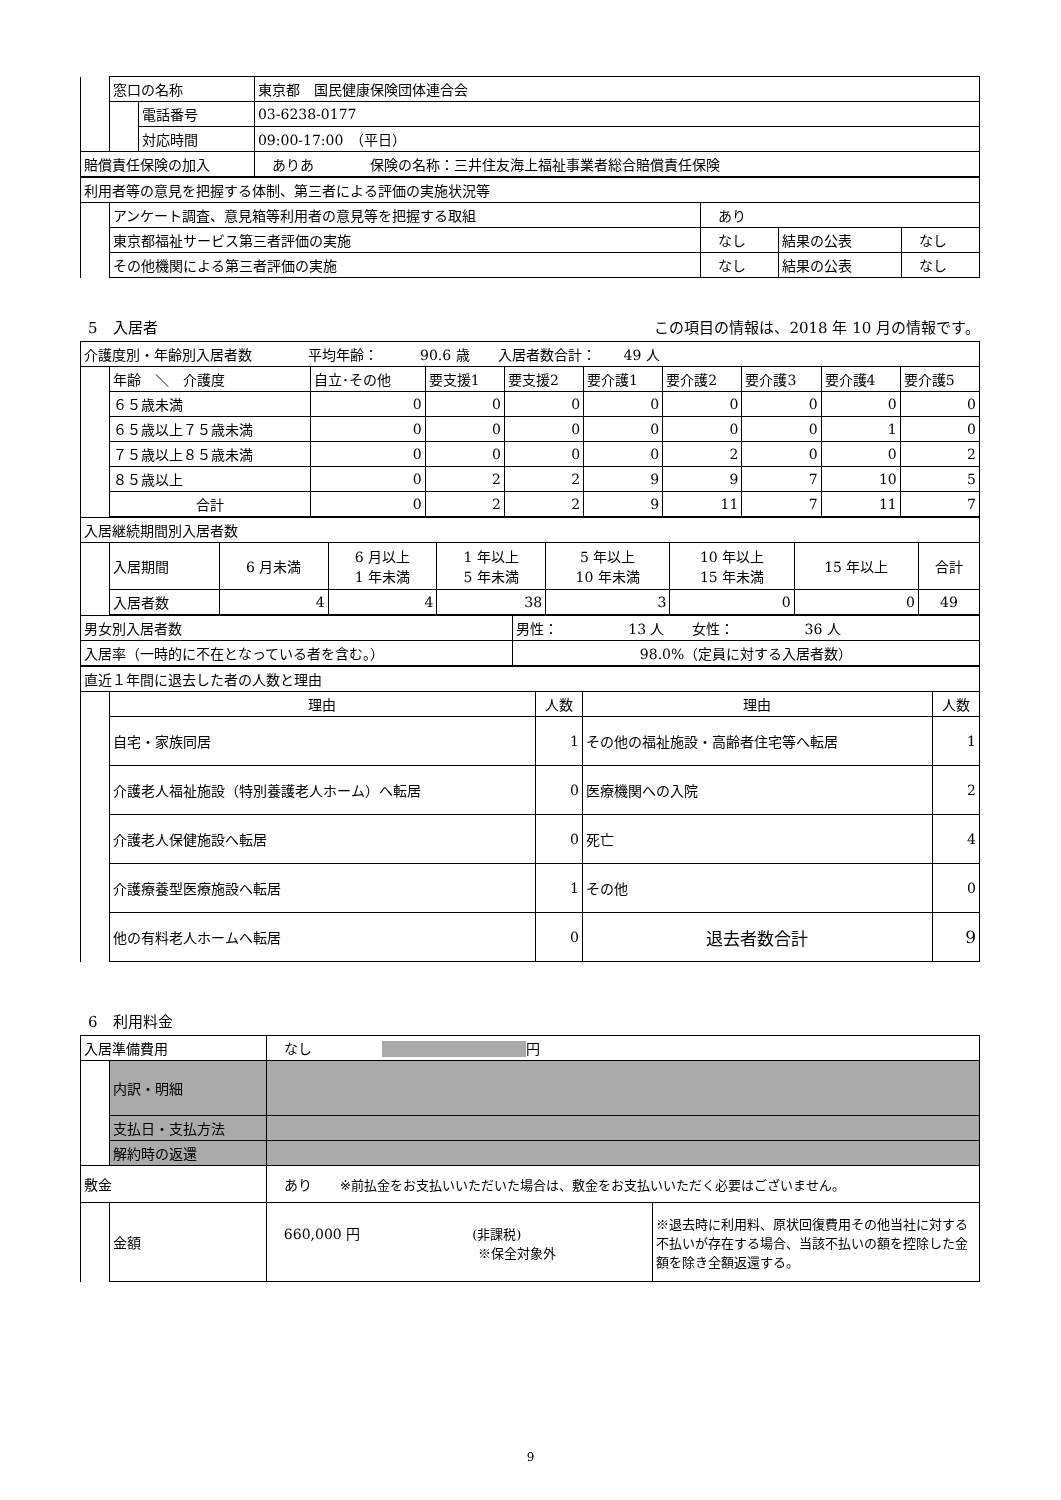| | 窓口の名称 | | 東京都 国民健康保険団体連合会 |
| | | 電話番号 | 03-6238-0177 |
| | | 対応時間 | 09:00-17:00 （平日） |
| 賠償責任保険の加入 | | | ありあ 保険の名称：三井住友海上福祉事業者総合賠償責任保険 |
| 利用者等の意見を把握する体制、第三者による評価の実施状況等 | | | | |
| | アンケート調査、意見箱等利用者の意見等を把握する取組 | あり | | |
| | 東京都福祉サービス第三者評価の実施 | なし | 結果の公表 | なし |
| | その他機関による第三者評価の実施 | なし | 結果の公表 | なし |
5　入居者 この項目の情報は、2018 年 10 月の情報です。
| 介護度別・年齢別入居者数 平均年齢： 90.6 歳 入居者数合計： 49 人 | | | | | | | | | |
| | 年齢 ＼ 介護度 | 自立･その他 | 要支援1 | 要支援2 | 要介護1 | 要介護2 | 要介護3 | 要介護4 | 要介護5 |
| | ６５歳未満 | 0 | 0 | 0 | 0 | 0 | 0 | 0 | 0 |
| | ６５歳以上７５歳未満 | 0 | 0 | 0 | 0 | 0 | 0 | 1 | 0 |
| | ７５歳以上８５歳未満 | 0 | 0 | 0 | 0 | 2 | 0 | 0 | 2 |
| | ８５歳以上 | 0 | 2 | 2 | 9 | 9 | 7 | 10 | 5 |
| | 合計 | 0 | 2 | 2 | 9 | 11 | 7 | 11 | 7 |
| 入居継続期間別入居者数 | | | | | | | | |
| | 入居期間 | 6 月未満 | 6 月以上 1 年未満 | 1 年以上 5 年未満 | 5 年以上 10 年未満 | 10 年以上 15 年未満 | 15 年以上 | 合計 |
| | 入居者数 | 4 | 4 | 38 | 3 | 0 | 0 | 49 |
| 男女別入居者数 | 男性： 13 人 女性： 36 人 |
| 入居率（一時的に不在となっている者を含む。） | 98.0%（定員に対する入居者数） |
| 直近１年間に退去した者の人数と理由 | | | | |
| | 理由 | 人数 | 理由 | 人数 |
| | 自宅・家族同居 | 1 | その他の福祉施設・高齢者住宅等へ転居 | 1 |
| | 介護老人福祉施設（特別養護老人ホーム）へ転居 | 0 | 医療機関への入院 | 2 |
| | 介護老人保健施設へ転居 | 0 | 死亡 | 4 |
| | 介護療養型医療施設へ転居 | 1 | その他 | 0 |
| | 他の有料老人ホームへ転居 | 0 | 退去者数合計 | 9 |
6　利用料金
| 入居準備費用 | | なし 円 | |
| | 内訳・明細 | | |
| | 支払日・支払方法 | | |
| | 解約時の返還 | | |
| 敷金 | | あり ※前払金をお支払いいただいた場合は、敷金をお支払いいただく必要はございません。 | |
| | 金額 | 660,000 円 (非課税) ※保全対象外 | ※退去時に利用料、原状回復費用その他当社に対する不払いが存在する場合、当該不払いの額を控除した金額を除き全額返還する。 |
9